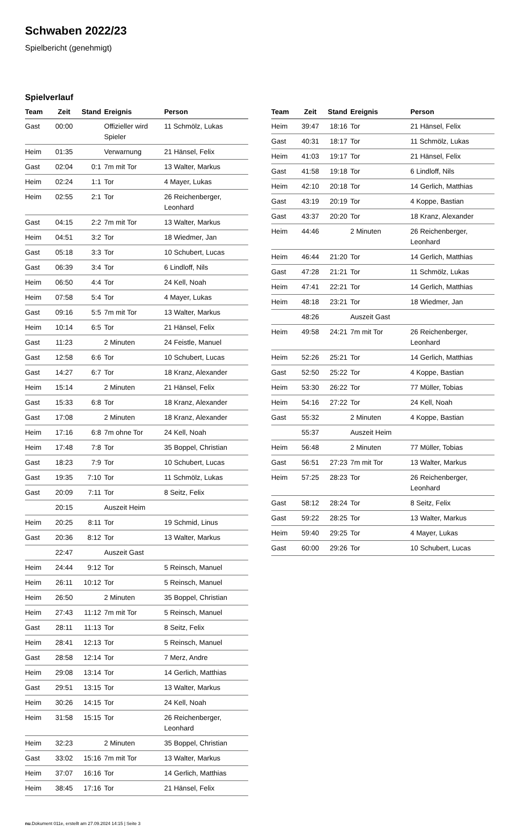Schwaben 2022/23
Spielbericht (genehmigt)
Spielverlauf
| Team | Zeit | Stand | Ereignis | Person |
| --- | --- | --- | --- | --- |
| Gast | 00:00 | | Offizieller wird Spieler | 11 Schmölz, Lukas |
| Heim | 01:35 | | Verwarnung | 21 Hänsel, Felix |
| Gast | 02:04 | 0:1 | 7m mit Tor | 13 Walter, Markus |
| Heim | 02:24 | 1:1 | Tor | 4 Mayer, Lukas |
| Heim | 02:55 | 2:1 | Tor | 26 Reichenberger, Leonhard |
| Gast | 04:15 | 2:2 | 7m mit Tor | 13 Walter, Markus |
| Heim | 04:51 | 3:2 | Tor | 18 Wiedmer, Jan |
| Gast | 05:18 | 3:3 | Tor | 10 Schubert, Lucas |
| Gast | 06:39 | 3:4 | Tor | 6 Lindloff, Nils |
| Heim | 06:50 | 4:4 | Tor | 24 Kell, Noah |
| Heim | 07:58 | 5:4 | Tor | 4 Mayer, Lukas |
| Gast | 09:16 | 5:5 | 7m mit Tor | 13 Walter, Markus |
| Heim | 10:14 | 6:5 | Tor | 21 Hänsel, Felix |
| Gast | 11:23 | | 2 Minuten | 24 Feistle, Manuel |
| Gast | 12:58 | 6:6 | Tor | 10 Schubert, Lucas |
| Gast | 14:27 | 6:7 | Tor | 18 Kranz, Alexander |
| Heim | 15:14 | | 2 Minuten | 21 Hänsel, Felix |
| Gast | 15:33 | 6:8 | Tor | 18 Kranz, Alexander |
| Gast | 17:08 | | 2 Minuten | 18 Kranz, Alexander |
| Heim | 17:16 | 6:8 | 7m ohne Tor | 24 Kell, Noah |
| Heim | 17:48 | 7:8 | Tor | 35 Boppel, Christian |
| Gast | 18:23 | 7:9 | Tor | 10 Schubert, Lucas |
| Gast | 19:35 | 7:10 | Tor | 11 Schmölz, Lukas |
| Gast | 20:09 | 7:11 | Tor | 8 Seitz, Felix |
| | 20:15 | | Auszeit Heim | |
| Heim | 20:25 | 8:11 | Tor | 19 Schmid, Linus |
| Gast | 20:36 | 8:12 | Tor | 13 Walter, Markus |
| | 22:47 | | Auszeit Gast | |
| Heim | 24:44 | 9:12 | Tor | 5 Reinsch, Manuel |
| Heim | 26:11 | 10:12 | Tor | 5 Reinsch, Manuel |
| Heim | 26:50 | | 2 Minuten | 35 Boppel, Christian |
| Heim | 27:43 | 11:12 | 7m mit Tor | 5 Reinsch, Manuel |
| Gast | 28:11 | 11:13 | Tor | 8 Seitz, Felix |
| Heim | 28:41 | 12:13 | Tor | 5 Reinsch, Manuel |
| Gast | 28:58 | 12:14 | Tor | 7 Merz, Andre |
| Heim | 29:08 | 13:14 | Tor | 14 Gerlich, Matthias |
| Gast | 29:51 | 13:15 | Tor | 13 Walter, Markus |
| Heim | 30:26 | 14:15 | Tor | 24 Kell, Noah |
| Heim | 31:58 | 15:15 | Tor | 26 Reichenberger, Leonhard |
| Heim | 32:23 | | 2 Minuten | 35 Boppel, Christian |
| Gast | 33:02 | 15:16 | 7m mit Tor | 13 Walter, Markus |
| Heim | 37:07 | 16:16 | Tor | 14 Gerlich, Matthias |
| Heim | 38:45 | 17:16 | Tor | 21 Hänsel, Felix |
| Team | Zeit | Stand | Ereignis | Person |
| --- | --- | --- | --- | --- |
| Heim | 39:47 | 18:16 | Tor | 21 Hänsel, Felix |
| Gast | 40:31 | 18:17 | Tor | 11 Schmölz, Lukas |
| Heim | 41:03 | 19:17 | Tor | 21 Hänsel, Felix |
| Gast | 41:58 | 19:18 | Tor | 6 Lindloff, Nils |
| Heim | 42:10 | 20:18 | Tor | 14 Gerlich, Matthias |
| Gast | 43:19 | 20:19 | Tor | 4 Koppe, Bastian |
| Gast | 43:37 | 20:20 | Tor | 18 Kranz, Alexander |
| Heim | 44:46 | | 2 Minuten | 26 Reichenberger, Leonhard |
| Heim | 46:44 | 21:20 | Tor | 14 Gerlich, Matthias |
| Gast | 47:28 | 21:21 | Tor | 11 Schmölz, Lukas |
| Heim | 47:41 | 22:21 | Tor | 14 Gerlich, Matthias |
| Heim | 48:18 | 23:21 | Tor | 18 Wiedmer, Jan |
| | 48:26 | | Auszeit Gast | |
| Heim | 49:58 | 24:21 | 7m mit Tor | 26 Reichenberger, Leonhard |
| Heim | 52:26 | 25:21 | Tor | 14 Gerlich, Matthias |
| Gast | 52:50 | 25:22 | Tor | 4 Koppe, Bastian |
| Heim | 53:30 | 26:22 | Tor | 77 Müller, Tobias |
| Heim | 54:16 | 27:22 | Tor | 24 Kell, Noah |
| Gast | 55:32 | | 2 Minuten | 4 Koppe, Bastian |
| | 55:37 | | Auszeit Heim | |
| Heim | 56:48 | | 2 Minuten | 77 Müller, Tobias |
| Gast | 56:51 | 27:23 | 7m mit Tor | 13 Walter, Markus |
| Heim | 57:25 | 28:23 | Tor | 26 Reichenberger, Leonhard |
| Gast | 58:12 | 28:24 | Tor | 8 Seitz, Felix |
| Gast | 59:22 | 28:25 | Tor | 13 Walter, Markus |
| Heim | 59:40 | 29:25 | Tor | 4 Mayer, Lukas |
| Gast | 60:00 | 29:26 | Tor | 10 Schubert, Lucas |
nu.Dokument 011e, erstellt am 27.09.2024 14:15 | Seite 3